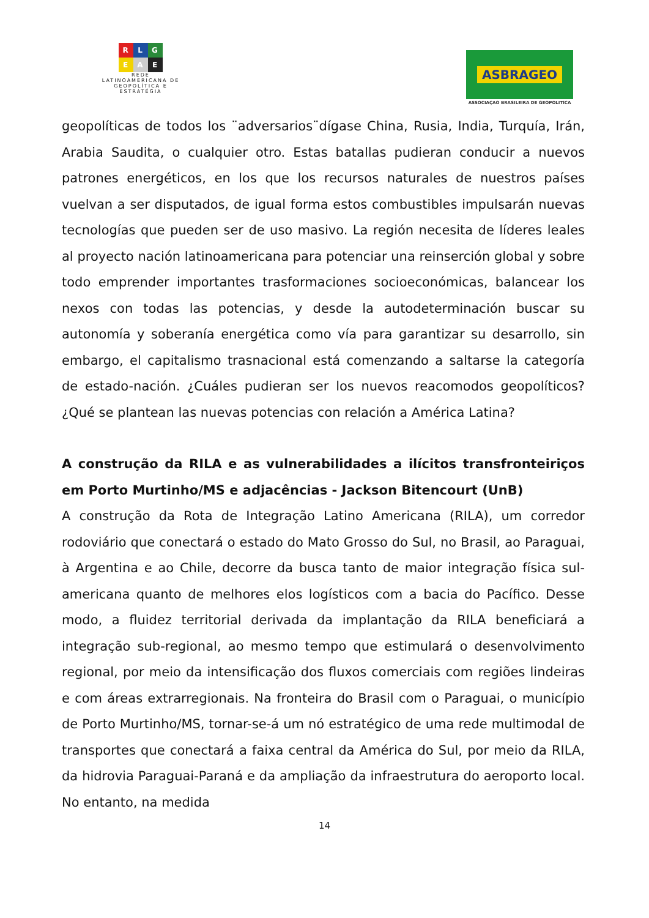R L G
E A E
REDE
LATINOAMERICANA DE
GEOPOLÍTICA E
ESTRATÉGIA
ASBRAGEO
ASSOCIAÇAO BRASILEIRA DE GEOPOLITICA
geopolíticas de todos los ¨adversarios¨dígase China, Rusia, India, Turquía, Irán, Arabia Saudita, o cualquier otro. Estas batallas pudieran conducir a nuevos patrones energéticos, en los que los recursos naturales de nuestros países vuelvan a ser disputados, de igual forma estos combustibles impulsarán nuevas tecnologías que pueden ser de uso masivo. La región necesita de líderes leales al proyecto nación latinoamericana para potenciar una reinserción global y sobre todo emprender importantes trasformaciones socioeconómicas, balancear los nexos con todas las potencias, y desde la autodeterminación buscar su autonomía y soberanía energética como vía para garantizar su desarrollo, sin embargo, el capitalismo trasnacional está comenzando a saltarse la categoría de estado-nación. ¿Cuáles pudieran ser los nuevos reacomodos geopolíticos? ¿Qué se plantean las nuevas potencias con relación a América Latina?
A construção da RILA e as vulnerabilidades a ilícitos transfronteiriços em Porto Murtinho/MS e adjacências - Jackson Bitencourt (UnB)
A construção da Rota de Integração Latino Americana (RILA), um corredor rodoviário que conectará o estado do Mato Grosso do Sul, no Brasil, ao Paraguai, à Argentina e ao Chile, decorre da busca tanto de maior integração física sul-americana quanto de melhores elos logísticos com a bacia do Pacífico. Desse modo, a fluidez territorial derivada da implantação da RILA beneficiará a integração sub-regional, ao mesmo tempo que estimulará o desenvolvimento regional, por meio da intensificação dos fluxos comerciais com regiões lindeiras e com áreas extrarregionais. Na fronteira do Brasil com o Paraguai, o município de Porto Murtinho/MS, tornar-se-á um nó estratégico de uma rede multimodal de transportes que conectará a faixa central da América do Sul, por meio da RILA, da hidrovia Paraguai-Paraná e da ampliação da infraestrutura do aeroporto local. No entanto, na medida
14